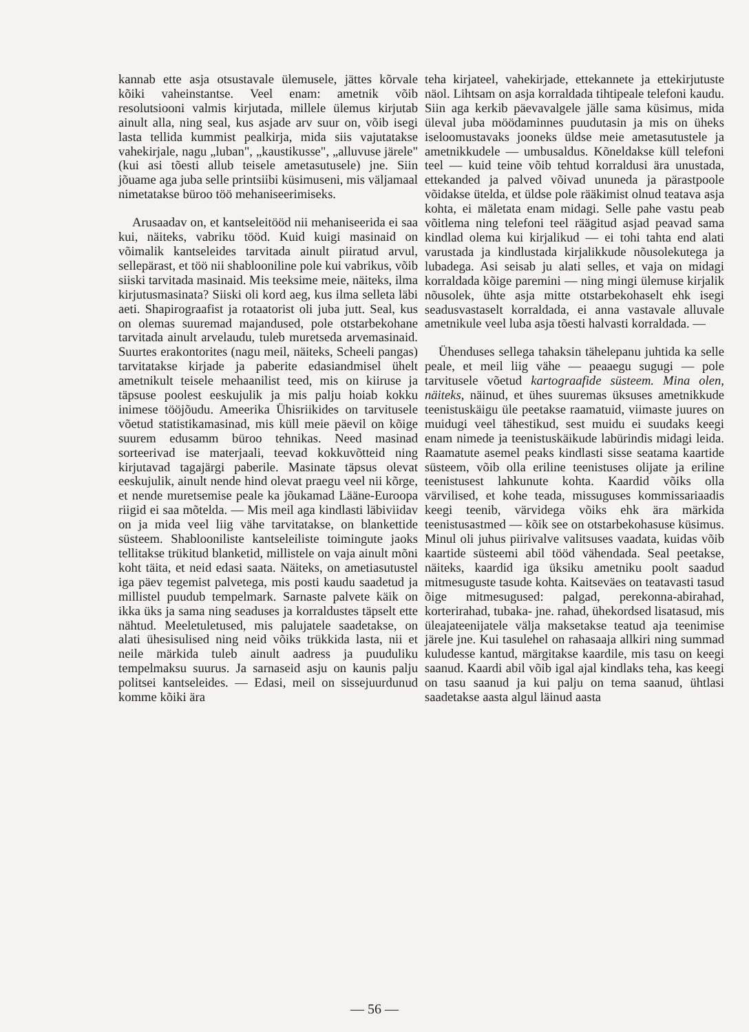kannab ette asja otsustavale ülemusele, jättes kõrvale kõiki vaheinstantse. Veel enam: ametnik võib resolutsiooni valmis kirjutada, millele ülemus kirjutab ainult alla, ning seal, kus asjade arv suur on, võib isegi lasta tellida kummist pealkirja, mida siis vajutatakse vahekirjale, nagu „luban", „kaustikusse", „alluvuse järele" (kui asi tõesti allub teisele ametasutusele) jne. Siin jõuame aga juba selle printsiibi küsimuseni, mis väljamaal nimetatakse büroo töö mehaniseerimiseks.
Arusaadav on, et kantseleitööd nii mehaniseerida ei saa kui, näiteks, vabriku tööd. Kuid kuigi masinaid on võimalik kantseleides tarvitada ainult piiratud arvul, sellepärast, et töö nii shablooniline pole kui vabrikus, võib siiski tarvitada masinaid. Mis teeksime meie, näiteks, ilma kirjutusmasinata? Siiski oli kord aeg, kus ilma selleta läbi aeti. Shapirograafist ja rotaatorist oli juba jutt. Seal, kus on olemas suuremad majandused, pole otstarbekohane tarvitada ainult arvelaudu, tuleb muretseda arvemasinaid. Suurtes erakontorites (nagu meil, näiteks, Scheeli pangas) tarvitatakse kirjade ja paberite edasiandmisel ühelt ametnikult teisele mehaanilist teed, mis on kiiruse ja täpsuse poolest eeskujulik ja mis palju hoiab kokku inimese tööjõudu. Ameerika Ühisriikides on tarvitusele võetud statistikamasinad, mis küll meie päevil on kõige suurem edusamm büroo tehnikas. Need masinad sorteerivad ise materjaali, teevad kokkuvõtteid ning kirjutavad tagajärgi paberile. Masinate täpsus olevat eeskujulik, ainult nende hind olevat praegu veel nii kõrge, et nende muretsemise peale ka jõukamad Lääne-Euroopa riigid ei saa mõtelda. — Mis meil aga kindlasti läbiviidav on ja mida veel liig vähe tarvitatakse, on blankettide süsteem. Shablooniliste kantseleiliste toimingute jaoks tellitakse trükitud blanketid, millistele on vaja ainult mõni koht täita, et neid edasi saata. Näiteks, on ametiasutustel iga päev tegemist palvetega, mis posti kaudu saadetud ja millistel puudub tempelmark. Sarnaste palvete käik on ikka üks ja sama ning seaduses ja korraldustes täpselt ette nähtud. Meeletuletused, mis palujatele saadetakse, on alati ühesisulised ning neid võiks trükkida lasta, nii et neile märkida tuleb ainult aadress ja puuduliku tempelmaksu suurus. Ja sarnaseid asju on kaunis palju politsei kantseleides. — Edasi, meil on sissejuurdunud komme kõiki ära
teha kirjateel, vahekirjade, ettekannete ja ettekirjutuste näol. Lihtsam on asja korraldada tihtipeale telefoni kaudu. Siin aga kerkib päevavalgele jälle sama küsimus, mida üleval juba möödaminnes puudutasin ja mis on üheks iseloomustavaks jooneks üldse meie ametasutustele ja ametnikkudele — umbusaldus. Kõneldakse küll telefoni teel — kuid teine võib tehtud korraldusi ära unustada, ettekanded ja palved võivad ununeda ja pärastpoole võidakse ütelda, et üldse pole rääkimist olnud teatava asja kohta, ei mäletata enam midagi. Selle pahe vastu peab võitlema ning telefoni teel räägitud asjad peavad sama kindlad olema kui kirjalikud — ei tohi tahta end alati varustada ja kindlustada kirjalikkude nõusolekutega ja lubadega. Asi seisab ju alati selles, et vaja on midagi korraldada kõige paremini — ning mingi ülemuse kirjalik nõusolek, ühte asja mitte otstarbekohaselt ehk isegi seadusvastaselt korraldada, ei anna vastavale alluvale ametnikule veel luba asja tõesti halvasti korraldada. —
Ühenduses sellega tahaksin tähelepanu juhtida ka selle peale, et meil liig vähe — peaaegu sugugi — pole tarvitusele võetud kartograafide süsteem. Mina olen, näiteks, näinud, et ühes suuremas üksuses ametnikkude teenistuskäigu üle peetakse raamatuid, viimaste juures on muidugi veel tähestikud, sest muidu ei suudaks keegi enam nimede ja teenistuskäikude labürindis midagi leida. Raamatute asemel peaks kindlasti sisse seatama kaartide süsteem, võib olla eriline teenistuses olijate ja eriline teenistusest lahkunute kohta. Kaardid võiks olla värvilised, et kohe teada, missuguses kommissariaadis keegi teenib, värvidega võiks ehk ära märkida teenistusastmed — kõik see on otstarbekohasuse küsimus. Minul oli juhus piirivalve valitsuses vaadata, kuidas võib kaartide süsteemi abil tööd vähendada. Seal peetakse, näiteks, kaardid iga üksiku ametniku poolt saadud mitmesuguste tasude kohta. Kaitseväes on teatavasti tasud õige mitmesugused: palgad, perekonna-abirahad, korterirahad, tubaka- jne. rahad, ühekordsed lisatasud, mis üleajateenijatele välja maksetakse teatud aja teenimise järele jne. Kui tasulehel on rahasaaja allkiri ning summad kuludesse kantud, märgitakse kaardile, mis tasu on keegi saanud. Kaardi abil võib igal ajal kindlaks teha, kas keegi on tasu saanud ja kui palju on tema saanud, ühtlasi saadetakse aasta algul läinud aasta
— 56 —